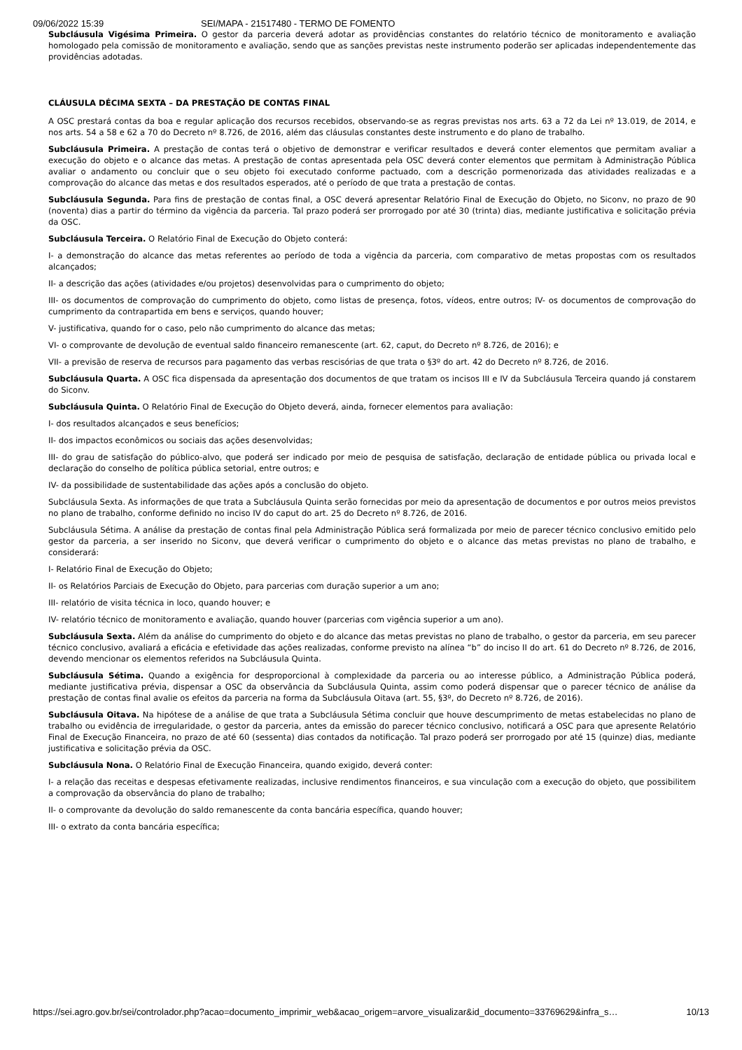09/06/2022 15:39 SEI/MAPA - 21517480 - TERMO DE FOMENTO
Subcláusula Vigésima Primeira. O gestor da parceria deverá adotar as providências constantes do relatório técnico de monitoramento e avaliação homologado pela comissão de monitoramento e avaliação, sendo que as sanções previstas neste instrumento poderão ser aplicadas independentemente das providências adotadas.
CLÁUSULA DÉCIMA SEXTA – DA PRESTAÇÃO DE CONTAS FINAL
A OSC prestará contas da boa e regular aplicação dos recursos recebidos, observando-se as regras previstas nos arts. 63 a 72 da Lei nº 13.019, de 2014, e nos arts. 54 a 58 e 62 a 70 do Decreto nº 8.726, de 2016, além das cláusulas constantes deste instrumento e do plano de trabalho.
Subcláusula Primeira. A prestação de contas terá o objetivo de demonstrar e verificar resultados e deverá conter elementos que permitam avaliar a execução do objeto e o alcance das metas. A prestação de contas apresentada pela OSC deverá conter elementos que permitam à Administração Pública avaliar o andamento ou concluir que o seu objeto foi executado conforme pactuado, com a descrição pormenorizada das atividades realizadas e a comprovação do alcance das metas e dos resultados esperados, até o período de que trata a prestação de contas.
Subcláusula Segunda. Para fins de prestação de contas final, a OSC deverá apresentar Relatório Final de Execução do Objeto, no Siconv, no prazo de 90 (noventa) dias a partir do término da vigência da parceria. Tal prazo poderá ser prorrogado por até 30 (trinta) dias, mediante justificativa e solicitação prévia da OSC.
Subcláusula Terceira. O Relatório Final de Execução do Objeto conterá:
I- a demonstração do alcance das metas referentes ao período de toda a vigência da parceria, com comparativo de metas propostas com os resultados alcançados;
II- a descrição das ações (atividades e/ou projetos) desenvolvidas para o cumprimento do objeto;
III- os documentos de comprovação do cumprimento do objeto, como listas de presença, fotos, vídeos, entre outros; IV- os documentos de comprovação do cumprimento da contrapartida em bens e serviços, quando houver;
V- justificativa, quando for o caso, pelo não cumprimento do alcance das metas;
VI- o comprovante de devolução de eventual saldo financeiro remanescente (art. 62, caput, do Decreto nº 8.726, de 2016); e
VII- a previsão de reserva de recursos para pagamento das verbas rescisórias de que trata o §3º do art. 42 do Decreto nº 8.726, de 2016.
Subcláusula Quarta. A OSC fica dispensada da apresentação dos documentos de que tratam os incisos III e IV da Subcláusula Terceira quando já constarem do Siconv.
Subcláusula Quinta. O Relatório Final de Execução do Objeto deverá, ainda, fornecer elementos para avaliação:
I- dos resultados alcançados e seus benefícios;
II- dos impactos econômicos ou sociais das ações desenvolvidas;
III- do grau de satisfação do público-alvo, que poderá ser indicado por meio de pesquisa de satisfação, declaração de entidade pública ou privada local e declaração do conselho de política pública setorial, entre outros; e
IV- da possibilidade de sustentabilidade das ações após a conclusão do objeto.
Subcláusula Sexta. As informações de que trata a Subcláusula Quinta serão fornecidas por meio da apresentação de documentos e por outros meios previstos no plano de trabalho, conforme definido no inciso IV do caput do art. 25 do Decreto nº 8.726, de 2016.
Subcláusula Sétima. A análise da prestação de contas final pela Administração Pública será formalizada por meio de parecer técnico conclusivo emitido pelo gestor da parceria, a ser inserido no Siconv, que deverá verificar o cumprimento do objeto e o alcance das metas previstas no plano de trabalho, e considerará:
I- Relatório Final de Execução do Objeto;
II- os Relatórios Parciais de Execução do Objeto, para parcerias com duração superior a um ano;
III- relatório de visita técnica in loco, quando houver; e
IV- relatório técnico de monitoramento e avaliação, quando houver (parcerias com vigência superior a um ano).
Subcláusula Sexta. Além da análise do cumprimento do objeto e do alcance das metas previstas no plano de trabalho, o gestor da parceria, em seu parecer técnico conclusivo, avaliará a eficácia e efetividade das ações realizadas, conforme previsto na alínea “b” do inciso II do art. 61 do Decreto nº 8.726, de 2016, devendo mencionar os elementos referidos na Subcláusula Quinta.
Subcláusula Sétima. Quando a exigência for desproporcional à complexidade da parceria ou ao interesse público, a Administração Pública poderá, mediante justificativa prévia, dispensar a OSC da observância da Subcláusula Quinta, assim como poderá dispensar que o parecer técnico de análise da prestação de contas final avalie os efeitos da parceria na forma da Subcláusula Oitava (art. 55, §3º, do Decreto nº 8.726, de 2016).
Subcláusula Oitava. Na hipótese de a análise de que trata a Subcláusula Sétima concluir que houve descumprimento de metas estabelecidas no plano de trabalho ou evidência de irregularidade, o gestor da parceria, antes da emissão do parecer técnico conclusivo, notificará a OSC para que apresente Relatório Final de Execução Financeira, no prazo de até 60 (sessenta) dias contados da notificação. Tal prazo poderá ser prorrogado por até 15 (quinze) dias, mediante justificativa e solicitação prévia da OSC.
Subcláusula Nona. O Relatório Final de Execução Financeira, quando exigido, deverá conter:
I- a relação das receitas e despesas efetivamente realizadas, inclusive rendimentos financeiros, e sua vinculação com a execução do objeto, que possibilitem a comprovação da observância do plano de trabalho;
II- o comprovante da devolução do saldo remanescente da conta bancária específica, quando houver;
III- o extrato da conta bancária específica;
https://sei.agro.gov.br/sei/controlador.php?acao=documento_imprimir_web&acao_origem=arvore_visualizar&id_documento=33769629&infra_s… 10/13